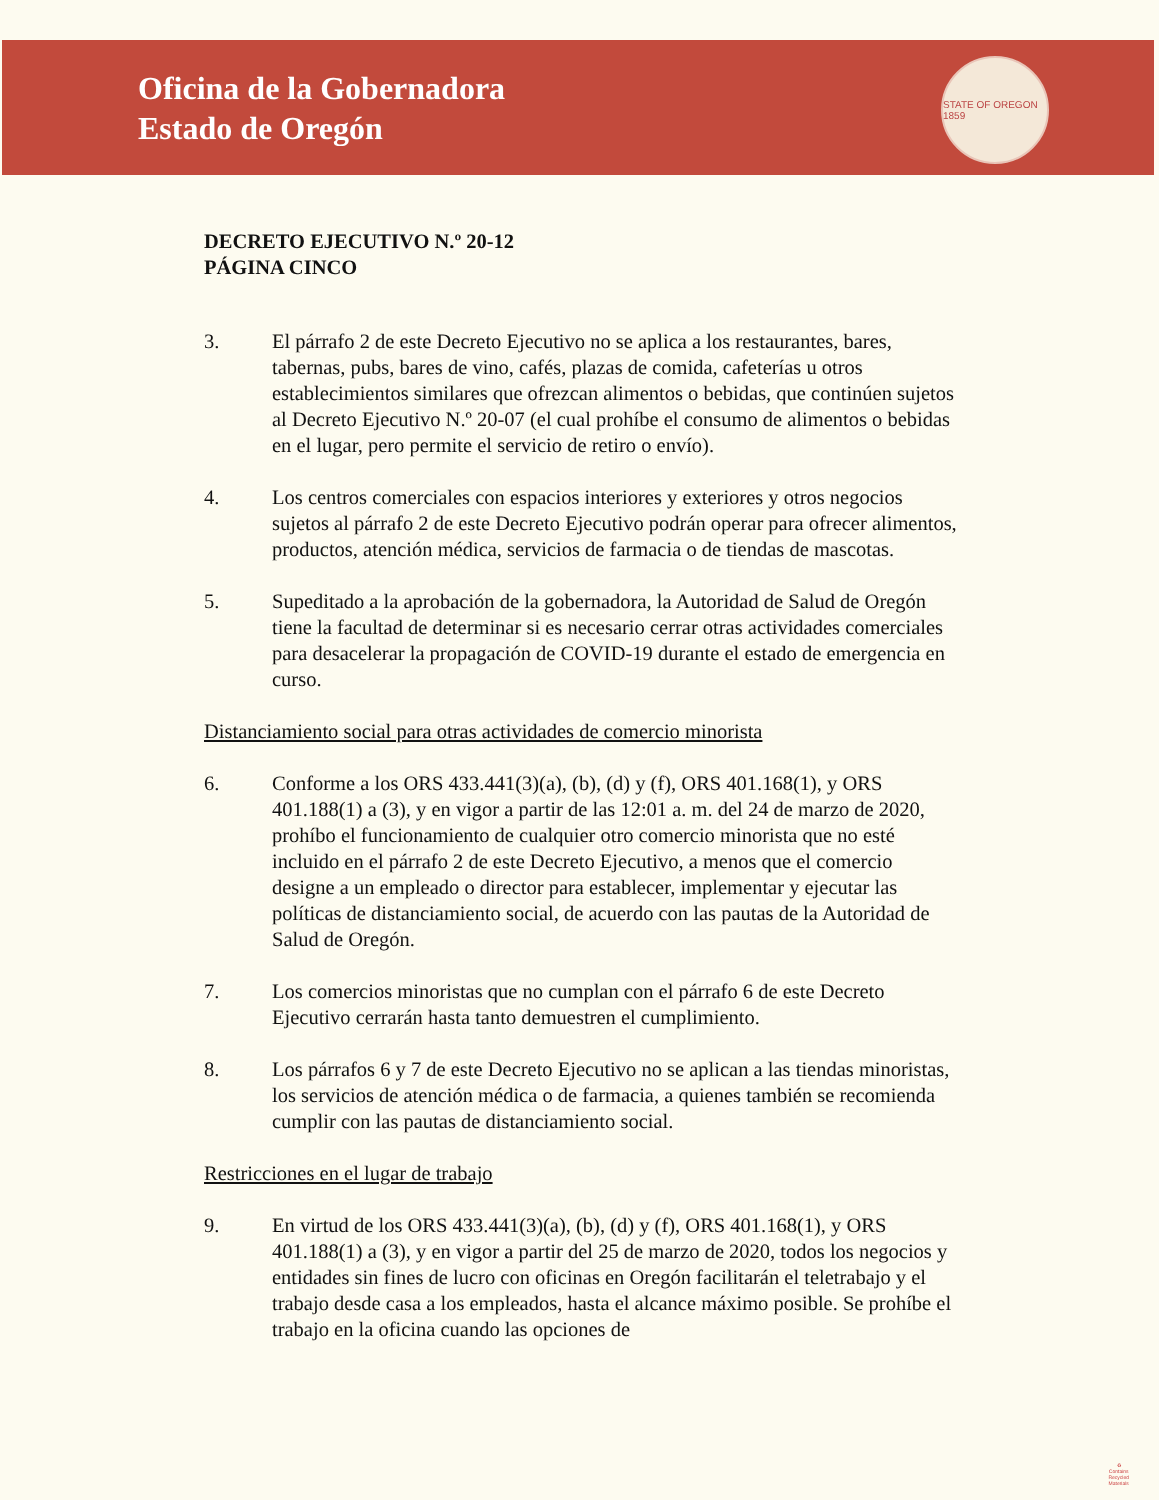Oficina de la Gobernadora
Estado de Oregón
STATE OF OREGON 1859
DECRETO EJECUTIVO N.º 20-12
PÁGINA CINCO
3. El párrafo 2 de este Decreto Ejecutivo no se aplica a los restaurantes, bares, tabernas, pubs, bares de vino, cafés, plazas de comida, cafeterías u otros establecimientos similares que ofrezcan alimentos o bebidas, que continúen sujetos al Decreto Ejecutivo N.º 20-07 (el cual prohíbe el consumo de alimentos o bebidas en el lugar, pero permite el servicio de retiro o envío).
4. Los centros comerciales con espacios interiores y exteriores y otros negocios sujetos al párrafo 2 de este Decreto Ejecutivo podrán operar para ofrecer alimentos, productos, atención médica, servicios de farmacia o de tiendas de mascotas.
5. Supeditado a la aprobación de la gobernadora, la Autoridad de Salud de Oregón tiene la facultad de determinar si es necesario cerrar otras actividades comerciales para desacelerar la propagación de COVID-19 durante el estado de emergencia en curso.
Distanciamiento social para otras actividades de comercio minorista
6. Conforme a los ORS 433.441(3)(a), (b), (d) y (f), ORS 401.168(1), y ORS 401.188(1) a (3), y en vigor a partir de las 12:01 a. m. del 24 de marzo de 2020, prohíbo el funcionamiento de cualquier otro comercio minorista que no esté incluido en el párrafo 2 de este Decreto Ejecutivo, a menos que el comercio designe a un empleado o director para establecer, implementar y ejecutar las políticas de distanciamiento social, de acuerdo con las pautas de la Autoridad de Salud de Oregón.
7. Los comercios minoristas que no cumplan con el párrafo 6 de este Decreto Ejecutivo cerrarán hasta tanto demuestren el cumplimiento.
8. Los párrafos 6 y 7 de este Decreto Ejecutivo no se aplican a las tiendas minoristas, los servicios de atención médica o de farmacia, a quienes también se recomienda cumplir con las pautas de distanciamiento social.
Restricciones en el lugar de trabajo
9. En virtud de los ORS 433.441(3)(a), (b), (d) y (f), ORS 401.168(1), y ORS 401.188(1) a (3), y en vigor a partir del 25 de marzo de 2020, todos los negocios y entidades sin fines de lucro con oficinas en Oregón facilitarán el teletrabajo y el trabajo desde casa a los empleados, hasta el alcance máximo posible. Se prohíbe el trabajo en la oficina cuando las opciones de
♻
Contains
Recycled
Materials